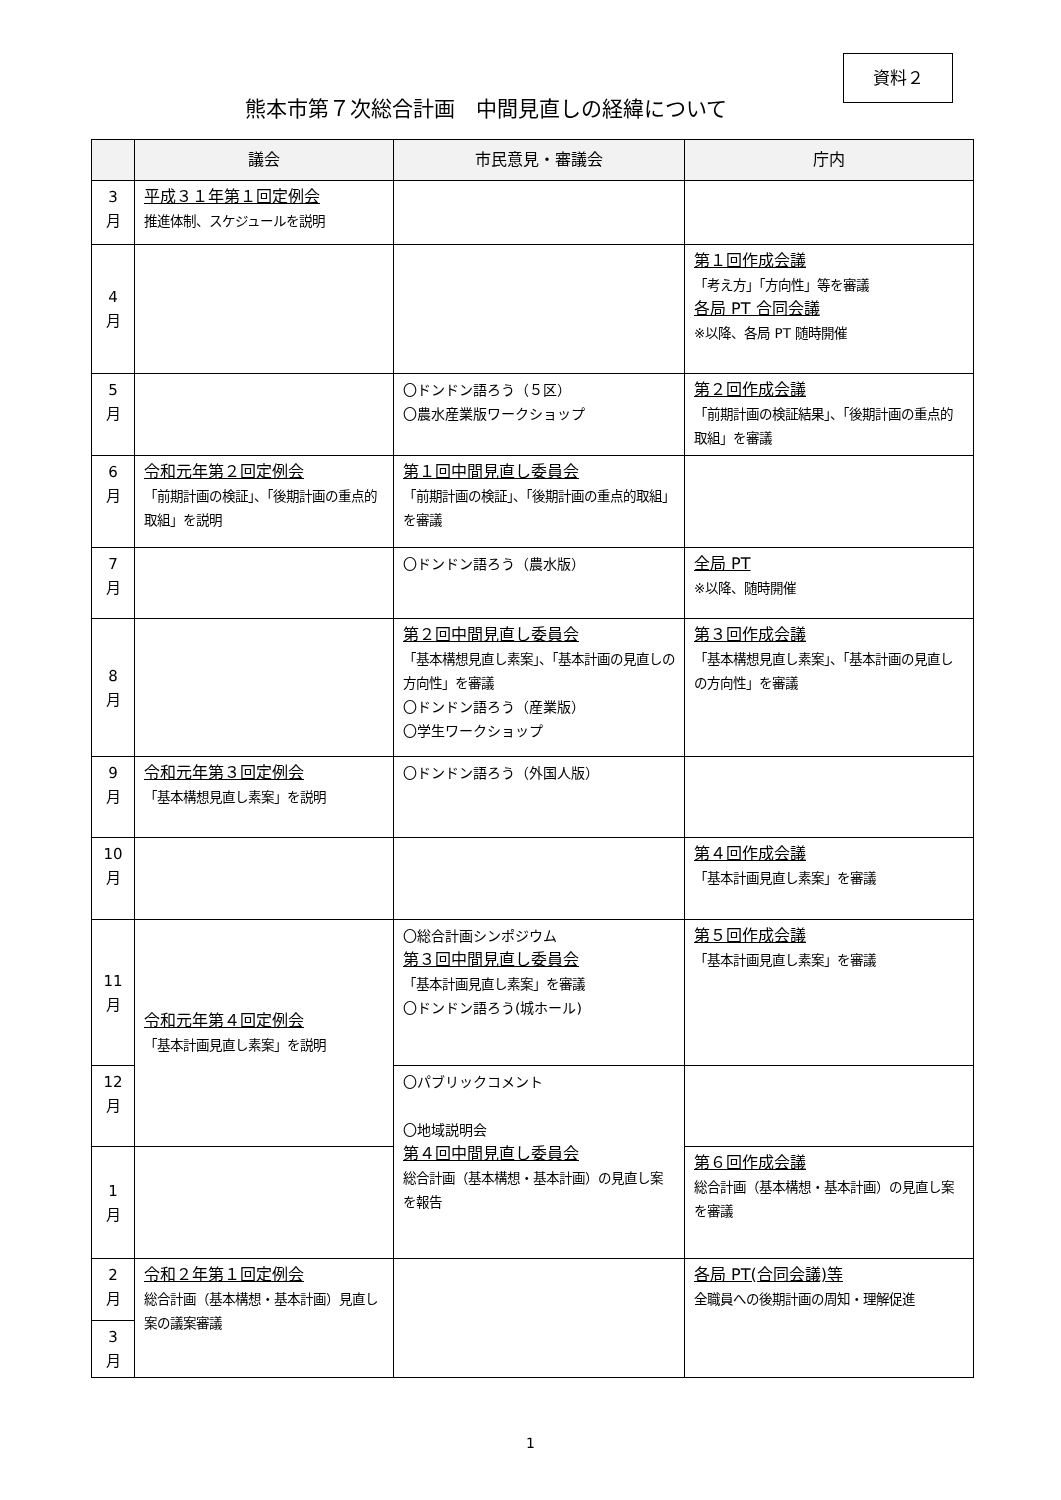資料２
熊本市第７次総合計画　中間見直しの経緯について
| | 議会 | 市民意見・審議会 | 庁内 |
| --- | --- | --- | --- |
| 3 月 | 平成３１年第１回定例会 推進体制、スケジュールを説明 | | |
| 4 月 | | | 第１回作成会議 「考え方」「方向性」等を審議 各局 PT 合同会議 ※以降、各局 PT 随時開催 |
| 5 月 | | 〇ドンドン語ろう（５区） 〇農水産業版ワークショップ | 第２回作成会議 「前期計画の検証結果」、「後期計画の重点的取組」を審議 |
| 6 月 | 令和元年第２回定例会 「前期計画の検証」、「後期計画の重点的取組」を説明 | 第１回中間見直し委員会 「前期計画の検証」、「後期計画の重点的取組」を審議 | |
| 7 月 | | 〇ドンドン語ろう（農水版） | 全局 PT ※以降、随時開催 |
| 8 月 | | 第２回中間見直し委員会 「基本構想見直し素案」、「基本計画の見直しの方向性」を審議 〇ドンドン語ろう（産業版） 〇学生ワークショップ | 第３回作成会議 「基本構想見直し素案」、「基本計画の見直しの方向性」を審議 |
| 9 月 | 令和元年第３回定例会 「基本構想見直し素案」を説明 | 〇ドンドン語ろう（外国人版） | |
| 10 月 | | | 第４回作成会議 「基本計画見直し素案」を審議 |
| 11 月 | 令和元年第４回定例会 「基本計画見直し素案」を説明 | 〇総合計画シンポジウム 第３回中間見直し委員会 「基本計画見直し素案」を審議 〇ドンドン語ろう(城ホール) | 第５回作成会議 「基本計画見直し素案」を審議 |
| 12 月 | | 〇パブリックコメント 〇地域説明会 第４回中間見直し委員会 総合計画（基本構想・基本計画）の見直し案を報告 | |
| 1 月 | | | 第６回作成会議 総合計画（基本構想・基本計画）の見直し案を審議 |
| 2 月 | 令和２年第１回定例会 総合計画（基本構想・基本計画）見直し案の議案審議 | | 各局 PT(合同会議)等 全職員への後期計画の周知・理解促進 |
| 3 月 | | | |
1